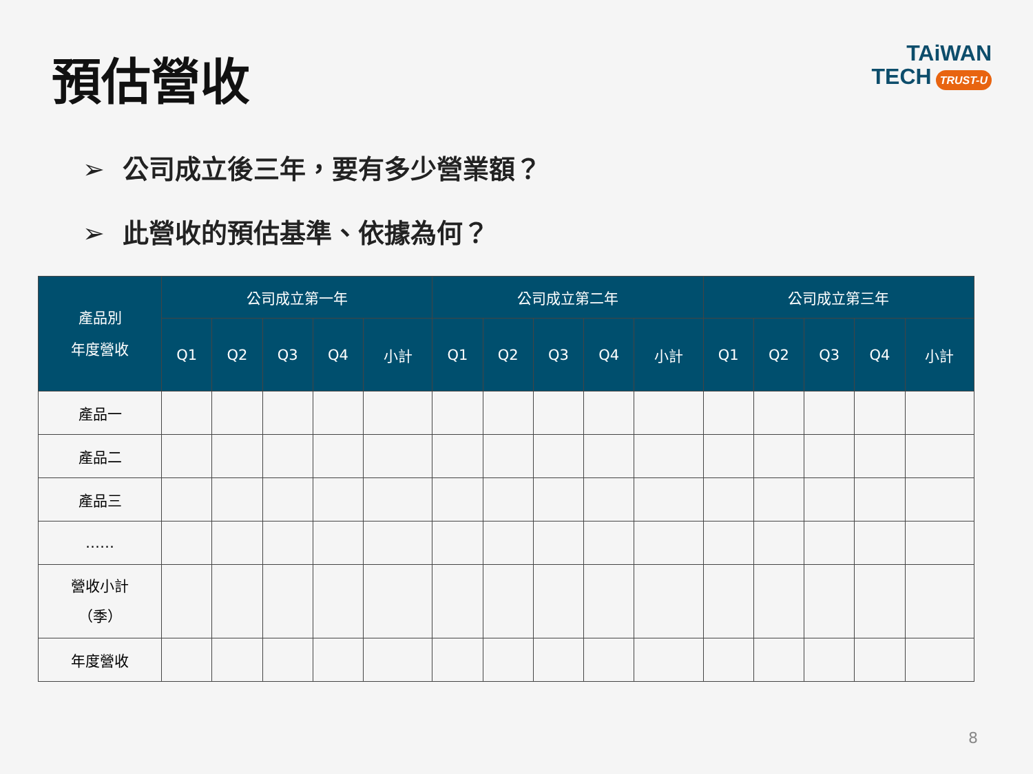預估營收
TAiWAN
TECH TRUST-U
➢ 公司成立後三年，要有多少營業額？
➢ 此營收的預估基準、依據為何？
| 產品別 年度營收 | 公司成立第一年 | | | | | 公司成立第二年 | | | | | 公司成立第三年 | | | | |
| --- | --- | --- | --- | --- | --- | --- | --- | --- | --- | --- | --- | --- | --- | --- | --- |
| | Q1 | Q2 | Q3 | Q4 | 小計 | Q1 | Q2 | Q3 | Q4 | 小計 | Q1 | Q2 | Q3 | Q4 | 小計 |
| 產品一 | | | | | | | | | | | | | | | |
| 產品二 | | | | | | | | | | | | | | | |
| 產品三 | | | | | | | | | | | | | | | |
| …… | | | | | | | | | | | | | | | |
| 營收小計 （季） | | | | | | | | | | | | | | | |
| 年度營收 | | | | | | | | | | | | | | | |
8